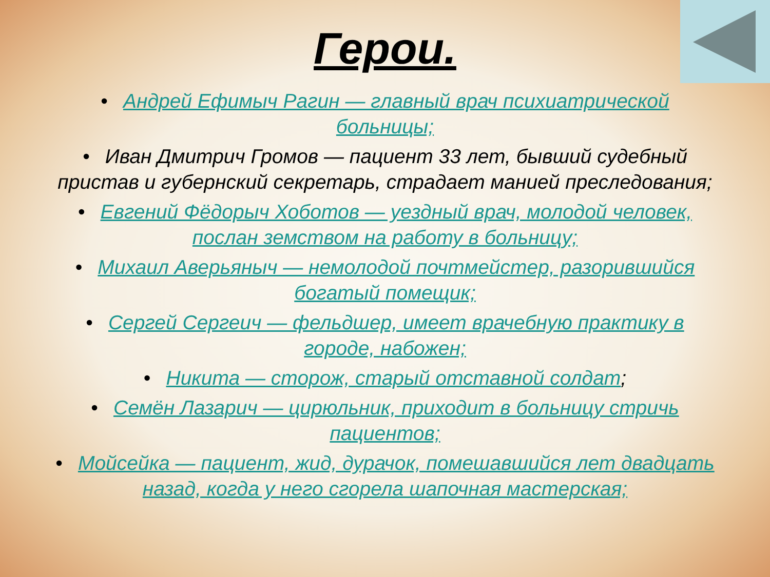Герои.
• Андрей Ефимыч Рагин — главный врач психиатрической больницы;
• Иван Дмитрич Громов — пациент 33 лет, бывший судебный пристав и губернский секретарь, страдает манией преследования;
• Евгений Фёдорыч Хоботов — уездный врач, молодой человек, послан земством на работу в больницу;
• Михаил Аверьяныч — немолодой почтмейстер, разорившийся богатый помещик;
• Сергей Сергеич — фельдшер, имеет врачебную практику в городе, набожен;
• Никита — сторож, старый отставной солдат;
• Семён Лазарич — цирюльник, приходит в больницу стричь пациентов;
• Мойсейка — пациент, жид, дурачок, помешавшийся лет двадцать назад, когда у него сгорела шапочная мастерская;